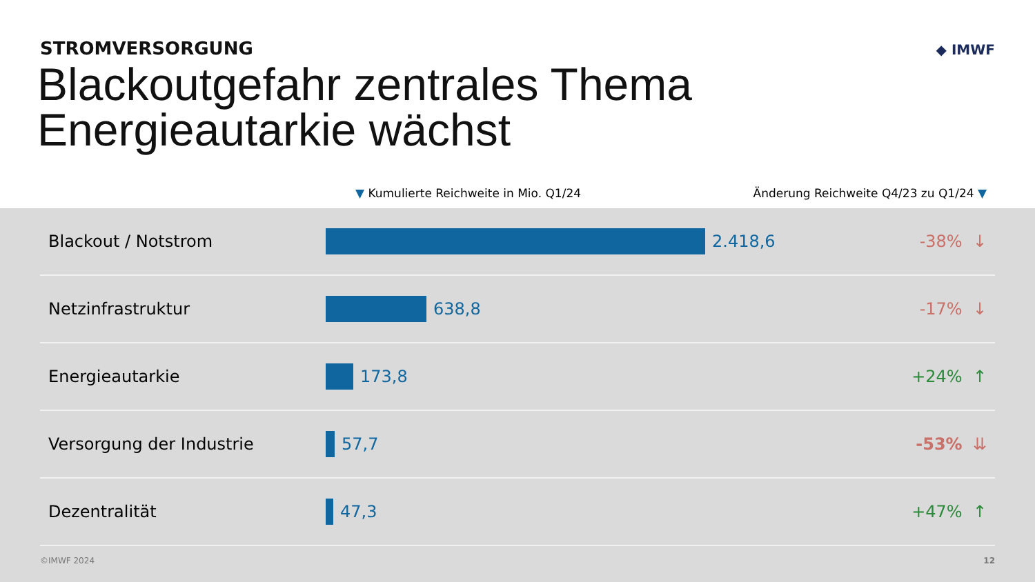STROMVERSORGUNG
Blackoutgefahr zentrales Thema
Energieautarkie wächst
◆ IMWF
▼ Kumulierte Reichweite in Mio. Q1/24 Änderung Reichweite Q4/23 zu Q1/24 ▼
| Blackout / Notstrom | 2.418,6 | -38% ↓ |
| Netzinfrastruktur | 638,8 | -17% ↓ |
| Energieautarkie | 173,8 | +24% ↑ |
| Versorgung der Industrie | 57,7 | -53% ⇊ |
| Dezentralität | 47,3 | +47% ↑ |
©IMWF 2024 12